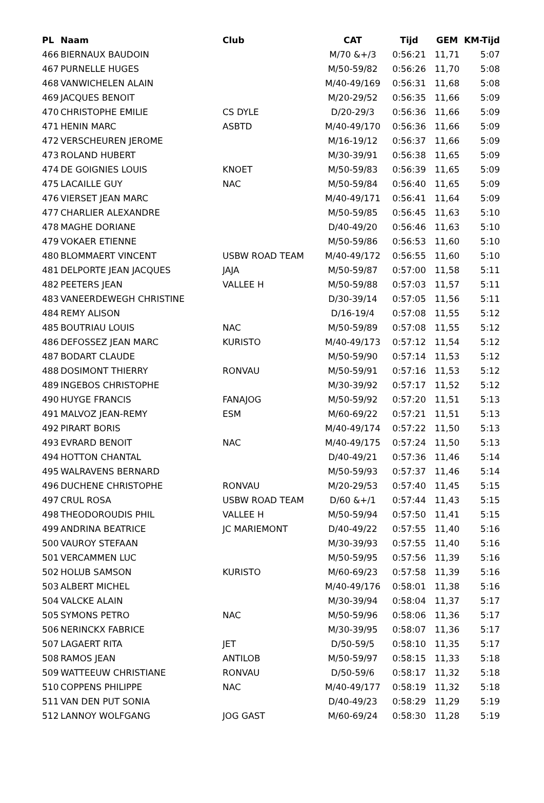| PL | Naam | Club | CAT | Tijd | GEM | KM-Tijd |
| --- | --- | --- | --- | --- | --- | --- |
| 466 | BIERNAUX BAUDOIN | | M/70 &+/3 | 0:56:21 | 11,71 | 5:07 |
| 467 | PURNELLE HUGES | | M/50-59/82 | 0:56:26 | 11,70 | 5:08 |
| 468 | VANWICHELEN ALAIN | | M/40-49/169 | 0:56:31 | 11,68 | 5:08 |
| 469 | JACQUES BENOIT | | M/20-29/52 | 0:56:35 | 11,66 | 5:09 |
| 470 | CHRISTOPHE EMILIE | CS DYLE | D/20-29/3 | 0:56:36 | 11,66 | 5:09 |
| 471 | HENIN MARC | ASBTD | M/40-49/170 | 0:56:36 | 11,66 | 5:09 |
| 472 | VERSCHEUREN JEROME | | M/16-19/12 | 0:56:37 | 11,66 | 5:09 |
| 473 | ROLAND HUBERT | | M/30-39/91 | 0:56:38 | 11,65 | 5:09 |
| 474 | DE GOIGNIES LOUIS | KNOET | M/50-59/83 | 0:56:39 | 11,65 | 5:09 |
| 475 | LACAILLE GUY | NAC | M/50-59/84 | 0:56:40 | 11,65 | 5:09 |
| 476 | VIERSET JEAN MARC | | M/40-49/171 | 0:56:41 | 11,64 | 5:09 |
| 477 | CHARLIER ALEXANDRE | | M/50-59/85 | 0:56:45 | 11,63 | 5:10 |
| 478 | MAGHE DORIANE | | D/40-49/20 | 0:56:46 | 11,63 | 5:10 |
| 479 | VOKAER ETIENNE | | M/50-59/86 | 0:56:53 | 11,60 | 5:10 |
| 480 | BLOMMAERT VINCENT | USBW ROAD TEAM | M/40-49/172 | 0:56:55 | 11,60 | 5:10 |
| 481 | DELPORTE JEAN JACQUES | JAJA | M/50-59/87 | 0:57:00 | 11,58 | 5:11 |
| 482 | PEETERS JEAN | VALLEE H | M/50-59/88 | 0:57:03 | 11,57 | 5:11 |
| 483 | VANEERDEWEGH CHRISTINE | | D/30-39/14 | 0:57:05 | 11,56 | 5:11 |
| 484 | REMY ALISON | | D/16-19/4 | 0:57:08 | 11,55 | 5:12 |
| 485 | BOUTRIAU LOUIS | NAC | M/50-59/89 | 0:57:08 | 11,55 | 5:12 |
| 486 | DEFOSSEZ JEAN MARC | KURISTO | M/40-49/173 | 0:57:12 | 11,54 | 5:12 |
| 487 | BODART CLAUDE | | M/50-59/90 | 0:57:14 | 11,53 | 5:12 |
| 488 | DOSIMONT THIERRY | RONVAU | M/50-59/91 | 0:57:16 | 11,53 | 5:12 |
| 489 | INGEBOS CHRISTOPHE | | M/30-39/92 | 0:57:17 | 11,52 | 5:12 |
| 490 | HUYGE FRANCIS | FANAJOG | M/50-59/92 | 0:57:20 | 11,51 | 5:13 |
| 491 | MALVOZ JEAN-REMY | ESM | M/60-69/22 | 0:57:21 | 11,51 | 5:13 |
| 492 | PIRART BORIS | | M/40-49/174 | 0:57:22 | 11,50 | 5:13 |
| 493 | EVRARD BENOIT | NAC | M/40-49/175 | 0:57:24 | 11,50 | 5:13 |
| 494 | HOTTON CHANTAL | | D/40-49/21 | 0:57:36 | 11,46 | 5:14 |
| 495 | WALRAVENS BERNARD | | M/50-59/93 | 0:57:37 | 11,46 | 5:14 |
| 496 | DUCHENE CHRISTOPHE | RONVAU | M/20-29/53 | 0:57:40 | 11,45 | 5:15 |
| 497 | CRUL ROSA | USBW ROAD TEAM | D/60 &+/1 | 0:57:44 | 11,43 | 5:15 |
| 498 | THEODOROUDIS PHIL | VALLEE H | M/50-59/94 | 0:57:50 | 11,41 | 5:15 |
| 499 | ANDRINA BEATRICE | JC MARIEMONT | D/40-49/22 | 0:57:55 | 11,40 | 5:16 |
| 500 | VAUROY STEFAAN | | M/30-39/93 | 0:57:55 | 11,40 | 5:16 |
| 501 | VERCAMMEN LUC | | M/50-59/95 | 0:57:56 | 11,39 | 5:16 |
| 502 | HOLUB SAMSON | KURISTO | M/60-69/23 | 0:57:58 | 11,39 | 5:16 |
| 503 | ALBERT MICHEL | | M/40-49/176 | 0:58:01 | 11,38 | 5:16 |
| 504 | VALCKE ALAIN | | M/30-39/94 | 0:58:04 | 11,37 | 5:17 |
| 505 | SYMONS PETRO | NAC | M/50-59/96 | 0:58:06 | 11,36 | 5:17 |
| 506 | NERINCKX FABRICE | | M/30-39/95 | 0:58:07 | 11,36 | 5:17 |
| 507 | LAGAERT RITA | JET | D/50-59/5 | 0:58:10 | 11,35 | 5:17 |
| 508 | RAMOS JEAN | ANTILOB | M/50-59/97 | 0:58:15 | 11,33 | 5:18 |
| 509 | WATTEEUW CHRISTIANE | RONVAU | D/50-59/6 | 0:58:17 | 11,32 | 5:18 |
| 510 | COPPENS PHILIPPE | NAC | M/40-49/177 | 0:58:19 | 11,32 | 5:18 |
| 511 | VAN DEN PUT SONIA | | D/40-49/23 | 0:58:29 | 11,29 | 5:19 |
| 512 | LANNOY WOLFGANG | JOG GAST | M/60-69/24 | 0:58:30 | 11,28 | 5:19 |